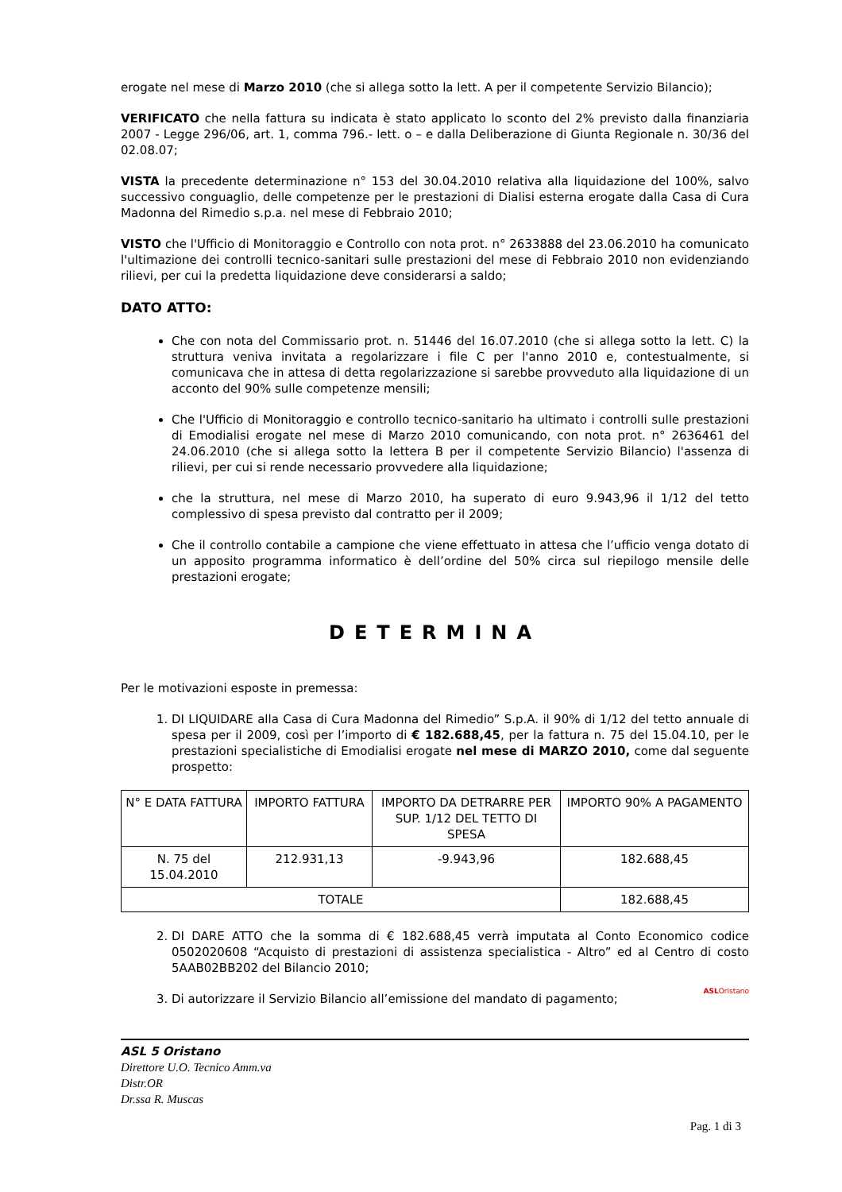erogate nel mese di Marzo 2010 (che si allega sotto la lett. A per il competente Servizio Bilancio);
VERIFICATO che nella fattura su indicata è stato applicato lo sconto del 2% previsto dalla finanziaria 2007 - Legge 296/06, art. 1, comma 796.- lett. o – e dalla Deliberazione di Giunta Regionale n. 30/36 del 02.08.07;
VISTA la precedente determinazione n° 153 del 30.04.2010 relativa alla liquidazione del 100%, salvo successivo conguaglio, delle competenze per le prestazioni di Dialisi esterna erogate dalla Casa di Cura Madonna del Rimedio s.p.a. nel mese di Febbraio 2010;
VISTO che l'Ufficio di Monitoraggio e Controllo con nota prot. n° 2633888 del 23.06.2010 ha comunicato l'ultimazione dei controlli tecnico-sanitari sulle prestazioni del mese di Febbraio 2010 non evidenziando rilievi, per cui la predetta liquidazione deve considerarsi a saldo;
DATO ATTO:
Che con nota del Commissario prot. n. 51446 del 16.07.2010 (che si allega sotto la lett. C) la struttura veniva invitata a regolarizzare i file C per l'anno 2010 e, contestualmente, si comunicava che in attesa di detta regolarizzazione si sarebbe provveduto alla liquidazione di un acconto del 90% sulle competenze mensili;
Che l'Ufficio di Monitoraggio e controllo tecnico-sanitario ha ultimato i controlli sulle prestazioni di Emodialisi erogate nel mese di Marzo 2010 comunicando, con nota prot. n° 2636461 del 24.06.2010 (che si allega sotto la lettera B per il competente Servizio Bilancio) l'assenza di rilievi, per cui si rende necessario provvedere alla liquidazione;
che la struttura, nel mese di Marzo 2010, ha superato di euro 9.943,96 il 1/12 del tetto complessivo di spesa previsto dal contratto per il 2009;
Che il controllo contabile a campione che viene effettuato in attesa che l’ufficio venga dotato di un apposito programma informatico è dell’ordine del 50% circa sul riepilogo mensile delle prestazioni erogate;
DETERMINA
Per le motivazioni esposte in premessa:
1. DI LIQUIDARE alla Casa di Cura Madonna del Rimedio” S.p.A. il 90% di 1/12 del tetto annuale di spesa per il 2009, così per l’importo di € 182.688,45, per la fattura n. 75 del 15.04.10, per le prestazioni specialistiche di Emodialisi erogate nel mese di MARZO 2010, come dal seguente prospetto:
| N° E DATA FATTURA | IMPORTO FATTURA | IMPORTO DA DETRARRE PER SUP. 1/12 DEL TETTO DI SPESA | IMPORTO 90% A PAGAMENTO |
| N. 75 del 15.04.2010 | 212.931,13 | -9.943,96 | 182.688,45 |
| TOTALE | | | 182.688,45 |
2. DI DARE ATTO che la somma di € 182.688,45 verrà imputata al Conto Economico codice 0502020608 “Acquisto di prestazioni di assistenza specialistica - Altro” ed al Centro di costo 5AAB02BB202 del Bilancio 2010;
3. ASLOristano Di autorizzare il Servizio Bilancio all’emissione del mandato di pagamento;
ASL 5 Oristano
Direttore U.O. Tecnico Amm.va
Distr.OR
Dr.ssa R. Muscas
Pag. 1 di 3